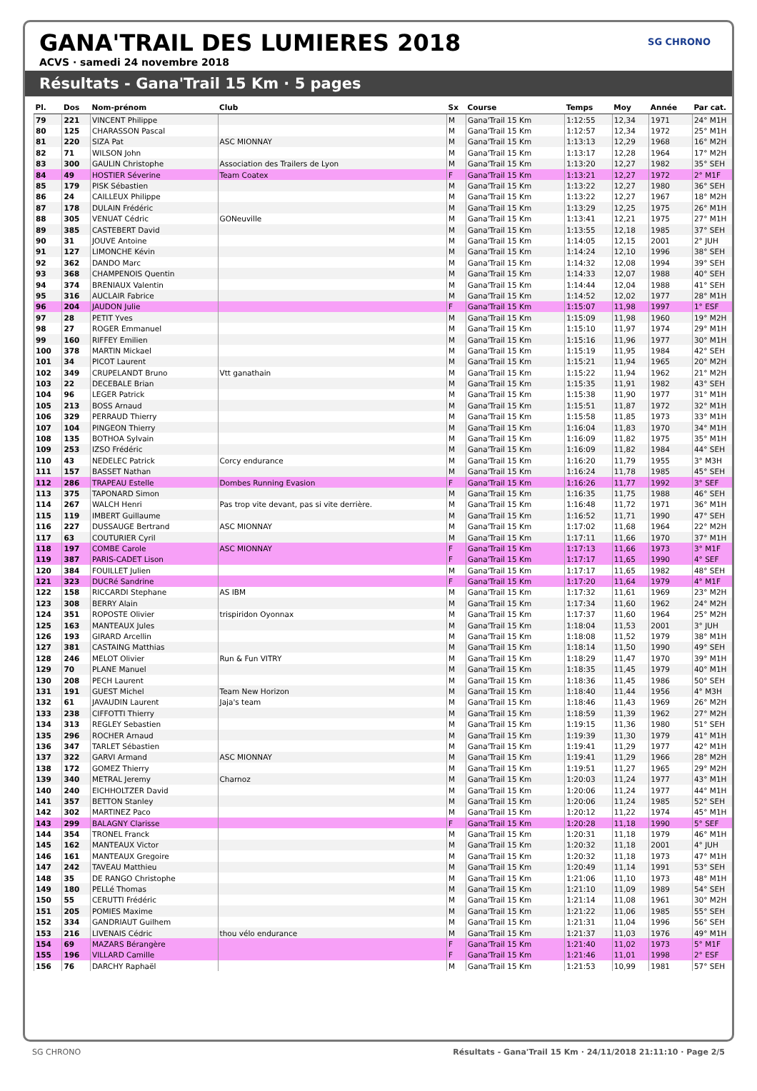GANA'TRAIL DES LUMIERES 2018
ACVS · samedi 24 novembre 2018
SG CHRONO
Résultats - Gana'Trail 15 Km · 5 pages
| Pl. | Dos | Nom-prénom | Club | Sx | Course | Temps | Moy | Année | Par cat. |
| --- | --- | --- | --- | --- | --- | --- | --- | --- | --- |
| 79 | 221 | VINCENT Philippe | | M | Gana'Trail 15 Km | 1:12:55 | 12,34 | 1971 | 24° M1H |
| 80 | 125 | CHARASSON Pascal | | M | Gana'Trail 15 Km | 1:12:57 | 12,34 | 1972 | 25° M1H |
| 81 | 220 | SIZA Pat | ASC MIONNAY | M | Gana'Trail 15 Km | 1:13:13 | 12,29 | 1968 | 16° M2H |
| 82 | 71 | WILSON John | | M | Gana'Trail 15 Km | 1:13:17 | 12,28 | 1964 | 17° M2H |
| 83 | 300 | GAULIN Christophe | Association des Trailers de Lyon | M | Gana'Trail 15 Km | 1:13:20 | 12,27 | 1982 | 35° SEH |
| 84 | 49 | HOSTIER Séverine | Team Coatex | F | Gana'Trail 15 Km | 1:13:21 | 12,27 | 1972 | 2° M1F |
| 85 | 179 | PISK Sébastien | | M | Gana'Trail 15 Km | 1:13:22 | 12,27 | 1980 | 36° SEH |
| 86 | 24 | CAILLEUX Philippe | | M | Gana'Trail 15 Km | 1:13:22 | 12,27 | 1967 | 18° M2H |
| 87 | 178 | DULAIN Frédéric | | M | Gana'Trail 15 Km | 1:13:29 | 12,25 | 1975 | 26° M1H |
| 88 | 305 | VENUAT Cédric | GONeuville | M | Gana'Trail 15 Km | 1:13:41 | 12,21 | 1975 | 27° M1H |
| 89 | 385 | CASTEBERT David | | M | Gana'Trail 15 Km | 1:13:55 | 12,18 | 1985 | 37° SEH |
| 90 | 31 | JOUVE Antoine | | M | Gana'Trail 15 Km | 1:14:05 | 12,15 | 2001 | 2° JUH |
| 91 | 127 | LIMONCHE Kévin | | M | Gana'Trail 15 Km | 1:14:24 | 12,10 | 1996 | 38° SEH |
| 92 | 362 | DANDO Marc | | M | Gana'Trail 15 Km | 1:14:32 | 12,08 | 1994 | 39° SEH |
| 93 | 368 | CHAMPENOIS Quentin | | M | Gana'Trail 15 Km | 1:14:33 | 12,07 | 1988 | 40° SEH |
| 94 | 374 | BRENIAUX Valentin | | M | Gana'Trail 15 Km | 1:14:44 | 12,04 | 1988 | 41° SEH |
| 95 | 316 | AUCLAIR Fabrice | | M | Gana'Trail 15 Km | 1:14:52 | 12,02 | 1977 | 28° M1H |
| 96 | 204 | JAUDON Julie | | F | Gana'Trail 15 Km | 1:15:07 | 11,98 | 1997 | 1° ESF |
| 97 | 28 | PETIT Yves | | M | Gana'Trail 15 Km | 1:15:09 | 11,98 | 1960 | 19° M2H |
| 98 | 27 | ROGER Emmanuel | | M | Gana'Trail 15 Km | 1:15:10 | 11,97 | 1974 | 29° M1H |
| 99 | 160 | RIFFEY Emilien | | M | Gana'Trail 15 Km | 1:15:16 | 11,96 | 1977 | 30° M1H |
| 100 | 378 | MARTIN Mickael | | M | Gana'Trail 15 Km | 1:15:19 | 11,95 | 1984 | 42° SEH |
| 101 | 34 | PICOT Laurent | | M | Gana'Trail 15 Km | 1:15:21 | 11,94 | 1965 | 20° M2H |
| 102 | 349 | CRUPELANDT Bruno | Vtt ganathain | M | Gana'Trail 15 Km | 1:15:22 | 11,94 | 1962 | 21° M2H |
| 103 | 22 | DECEBALE Brian | | M | Gana'Trail 15 Km | 1:15:35 | 11,91 | 1982 | 43° SEH |
| 104 | 96 | LEGER Patrick | | M | Gana'Trail 15 Km | 1:15:38 | 11,90 | 1977 | 31° M1H |
| 105 | 213 | BOSS Arnaud | | M | Gana'Trail 15 Km | 1:15:51 | 11,87 | 1972 | 32° M1H |
| 106 | 329 | PERRAUD Thierry | | M | Gana'Trail 15 Km | 1:15:58 | 11,85 | 1973 | 33° M1H |
| 107 | 104 | PINGEON Thierry | | M | Gana'Trail 15 Km | 1:16:04 | 11,83 | 1970 | 34° M1H |
| 108 | 135 | BOTHOA Sylvain | | M | Gana'Trail 15 Km | 1:16:09 | 11,82 | 1975 | 35° M1H |
| 109 | 253 | IZSO Frédéric | | M | Gana'Trail 15 Km | 1:16:09 | 11,82 | 1984 | 44° SEH |
| 110 | 43 | NEDELEC Patrick | Corcy endurance | M | Gana'Trail 15 Km | 1:16:20 | 11,79 | 1955 | 3° M3H |
| 111 | 157 | BASSET Nathan | | M | Gana'Trail 15 Km | 1:16:24 | 11,78 | 1985 | 45° SEH |
| 112 | 286 | TRAPEAU Estelle | Dombes Running Evasion | F | Gana'Trail 15 Km | 1:16:26 | 11,77 | 1992 | 3° SEF |
| 113 | 375 | TAPONARD Simon | | M | Gana'Trail 15 Km | 1:16:35 | 11,75 | 1988 | 46° SEH |
| 114 | 267 | WALCH Henri | Pas trop vite devant, pas si vite derrière. | M | Gana'Trail 15 Km | 1:16:48 | 11,72 | 1971 | 36° M1H |
| 115 | 119 | IMBERT Guillaume | | M | Gana'Trail 15 Km | 1:16:52 | 11,71 | 1990 | 47° SEH |
| 116 | 227 | DUSSAUGE Bertrand | ASC MIONNAY | M | Gana'Trail 15 Km | 1:17:02 | 11,68 | 1964 | 22° M2H |
| 117 | 63 | COUTURIER Cyril | | M | Gana'Trail 15 Km | 1:17:11 | 11,66 | 1970 | 37° M1H |
| 118 | 197 | COMBE Carole | ASC MIONNAY | F | Gana'Trail 15 Km | 1:17:13 | 11,66 | 1973 | 3° M1F |
| 119 | 387 | PARIS-CADET Lison | | F | Gana'Trail 15 Km | 1:17:17 | 11,65 | 1990 | 4° SEF |
| 120 | 384 | FOUILLET Julien | | M | Gana'Trail 15 Km | 1:17:17 | 11,65 | 1982 | 48° SEH |
| 121 | 323 | DUCRé Sandrine | | F | Gana'Trail 15 Km | 1:17:20 | 11,64 | 1979 | 4° M1F |
| 122 | 158 | RICCARDI Stephane | AS IBM | M | Gana'Trail 15 Km | 1:17:32 | 11,61 | 1969 | 23° M2H |
| 123 | 308 | BERRY Alain | | M | Gana'Trail 15 Km | 1:17:34 | 11,60 | 1962 | 24° M2H |
| 124 | 351 | ROPOSTE Olivier | trispiridon Oyonnax | M | Gana'Trail 15 Km | 1:17:37 | 11,60 | 1964 | 25° M2H |
| 125 | 163 | MANTEAUX Jules | | M | Gana'Trail 15 Km | 1:18:04 | 11,53 | 2001 | 3° JUH |
| 126 | 193 | GIRARD Arcellin | | M | Gana'Trail 15 Km | 1:18:08 | 11,52 | 1979 | 38° M1H |
| 127 | 381 | CASTAING Matthias | | M | Gana'Trail 15 Km | 1:18:14 | 11,50 | 1990 | 49° SEH |
| 128 | 246 | MELOT Olivier | Run & Fun VITRY | M | Gana'Trail 15 Km | 1:18:29 | 11,47 | 1970 | 39° M1H |
| 129 | 70 | PLANE Manuel | | M | Gana'Trail 15 Km | 1:18:35 | 11,45 | 1979 | 40° M1H |
| 130 | 208 | PECH Laurent | | M | Gana'Trail 15 Km | 1:18:36 | 11,45 | 1986 | 50° SEH |
| 131 | 191 | GUEST Michel | Team New Horizon | M | Gana'Trail 15 Km | 1:18:40 | 11,44 | 1956 | 4° M3H |
| 132 | 61 | JAVAUDIN Laurent | Jaja's team | M | Gana'Trail 15 Km | 1:18:46 | 11,43 | 1969 | 26° M2H |
| 133 | 238 | CIFFOTTI Thierry | | M | Gana'Trail 15 Km | 1:18:59 | 11,39 | 1962 | 27° M2H |
| 134 | 313 | REGLEY Sebastien | | M | Gana'Trail 15 Km | 1:19:15 | 11,36 | 1980 | 51° SEH |
| 135 | 296 | ROCHER Arnaud | | M | Gana'Trail 15 Km | 1:19:39 | 11,30 | 1979 | 41° M1H |
| 136 | 347 | TARLET Sébastien | | M | Gana'Trail 15 Km | 1:19:41 | 11,29 | 1977 | 42° M1H |
| 137 | 322 | GARVI Armand | ASC MIONNAY | M | Gana'Trail 15 Km | 1:19:41 | 11,29 | 1966 | 28° M2H |
| 138 | 172 | GOMEZ Thierry | | M | Gana'Trail 15 Km | 1:19:51 | 11,27 | 1965 | 29° M2H |
| 139 | 340 | METRAL Jeremy | Charnoz | M | Gana'Trail 15 Km | 1:20:03 | 11,24 | 1977 | 43° M1H |
| 140 | 240 | EICHHOLTZER David | | M | Gana'Trail 15 Km | 1:20:06 | 11,24 | 1977 | 44° M1H |
| 141 | 357 | BETTON Stanley | | M | Gana'Trail 15 Km | 1:20:06 | 11,24 | 1985 | 52° SEH |
| 142 | 302 | MARTINEZ Paco | | M | Gana'Trail 15 Km | 1:20:12 | 11,22 | 1974 | 45° M1H |
| 143 | 299 | BALAGNY Clarisse | | F | Gana'Trail 15 Km | 1:20:28 | 11,18 | 1990 | 5° SEF |
| 144 | 354 | TRONEL Franck | | M | Gana'Trail 15 Km | 1:20:31 | 11,18 | 1979 | 46° M1H |
| 145 | 162 | MANTEAUX Victor | | M | Gana'Trail 15 Km | 1:20:32 | 11,18 | 2001 | 4° JUH |
| 146 | 161 | MANTEAUX Gregoire | | M | Gana'Trail 15 Km | 1:20:32 | 11,18 | 1973 | 47° M1H |
| 147 | 242 | TAVEAU Matthieu | | M | Gana'Trail 15 Km | 1:20:49 | 11,14 | 1991 | 53° SEH |
| 148 | 35 | DE RANGO Christophe | | M | Gana'Trail 15 Km | 1:21:06 | 11,10 | 1973 | 48° M1H |
| 149 | 180 | PELLé Thomas | | M | Gana'Trail 15 Km | 1:21:10 | 11,09 | 1989 | 54° SEH |
| 150 | 55 | CERUTTI Frédéric | | M | Gana'Trail 15 Km | 1:21:14 | 11,08 | 1961 | 30° M2H |
| 151 | 205 | POMIES Maxime | | M | Gana'Trail 15 Km | 1:21:22 | 11,06 | 1985 | 55° SEH |
| 152 | 334 | GANDRIAUT Guilhem | | M | Gana'Trail 15 Km | 1:21:31 | 11,04 | 1996 | 56° SEH |
| 153 | 216 | LIVENAIS Cédric | thou vélo endurance | M | Gana'Trail 15 Km | 1:21:37 | 11,03 | 1976 | 49° M1H |
| 154 | 69 | MAZARS Bérangère | | F | Gana'Trail 15 Km | 1:21:40 | 11,02 | 1973 | 5° M1F |
| 155 | 196 | VILLARD Camille | | F | Gana'Trail 15 Km | 1:21:46 | 11,01 | 1998 | 2° ESF |
| 156 | 76 | DARCHY Raphaël | | M | Gana'Trail 15 Km | 1:21:53 | 10,99 | 1981 | 57° SEH |
SG CHRONO Résultats - Gana'Trail 15 Km · 24/11/2018 21:11:10 · Page 2/5